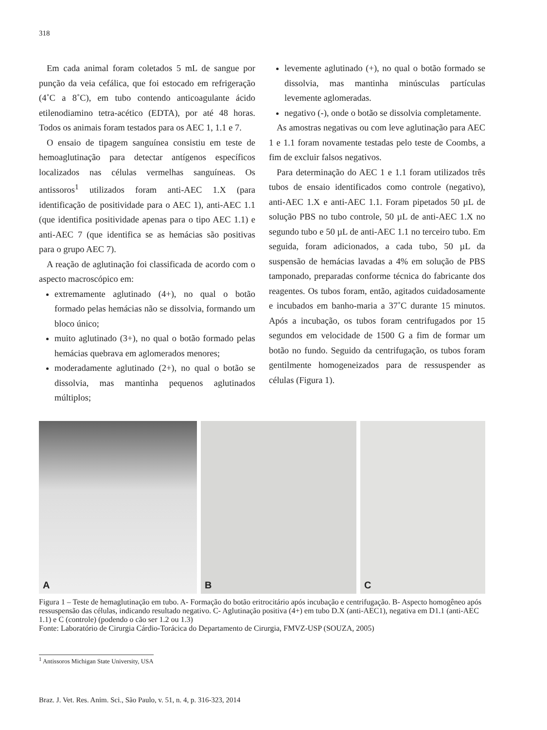318
Em cada animal foram coletados 5 mL de sangue por punção da veia cefálica, que foi estocado em refrigeração (4˚C a 8˚C), em tubo contendo anticoagulante ácido etilenodiamino tetra-acético (EDTA), por até 48 horas. Todos os animais foram testados para os AEC 1, 1.1 e 7.
O ensaio de tipagem sanguínea consistiu em teste de hemoaglutinação para detectar antígenos específicos localizados nas células vermelhas sanguíneas. Os antissoros<sup>1</sup> utilizados foram anti-AEC 1.X (para identificação de positividade para o AEC 1), anti-AEC 1.1 (que identifica positividade apenas para o tipo AEC 1.1) e anti-AEC 7 (que identifica se as hemácias são positivas para o grupo AEC 7).
A reação de aglutinação foi classificada de acordo com o aspecto macroscópico em:
extremamente aglutinado (4+), no qual o botão formado pelas hemácias não se dissolvia, formando um bloco único;
muito aglutinado (3+), no qual o botão formado pelas hemácias quebrava em aglomerados menores;
moderadamente aglutinado (2+), no qual o botão se dissolvia, mas mantinha pequenos aglutinados múltiplos;
levemente aglutinado (+), no qual o botão formado se dissolvia, mas mantinha minúsculas partículas levemente aglomeradas.
negativo (-), onde o botão se dissolvia completamente.
As amostras negativas ou com leve aglutinação para AEC 1 e 1.1 foram novamente testadas pelo teste de Coombs, a fim de excluir falsos negativos.
Para determinação do AEC 1 e 1.1 foram utilizados três tubos de ensaio identificados como controle (negativo), anti-AEC 1.X e anti-AEC 1.1. Foram pipetados 50 µL de solução PBS no tubo controle, 50 µL de anti-AEC 1.X no segundo tubo e 50 µL de anti-AEC 1.1 no terceiro tubo. Em seguida, foram adicionados, a cada tubo, 50 µL da suspensão de hemácias lavadas a 4% em solução de PBS tamponado, preparadas conforme técnica do fabricante dos reagentes. Os tubos foram, então, agitados cuidadosamente e incubados em banho-maria a 37˚C durante 15 minutos. Após a incubação, os tubos foram centrifugados por 15 segundos em velocidade de 1500 G a fim de formar um botão no fundo. Seguido da centrifugação, os tubos foram gentilmente homogeneizados para de ressuspender as células (Figura 1).
A
B
C
Figura 1 – Teste de hemaglutinação em tubo. A- Formação do botão eritrocitário após incubação e centrifugação. B- Aspecto homogêneo após ressuspensão das células, indicando resultado negativo. C- Aglutinação positiva (4+) em tubo D.X (anti-AEC1), negativa em D1.1 (anti-AEC 1.1) e C (controle) (podendo o cão ser 1.2 ou 1.3)
Fonte: Laboratório de Cirurgia Cárdio-Torácica do Departamento de Cirurgia, FMVZ-USP (SOUZA, 2005)
<sup>1</sup> Antissoros Michigan State University, USA
Braz. J. Vet. Res. Anim. Sci., São Paulo, v. 51, n. 4, p. 316-323, 2014